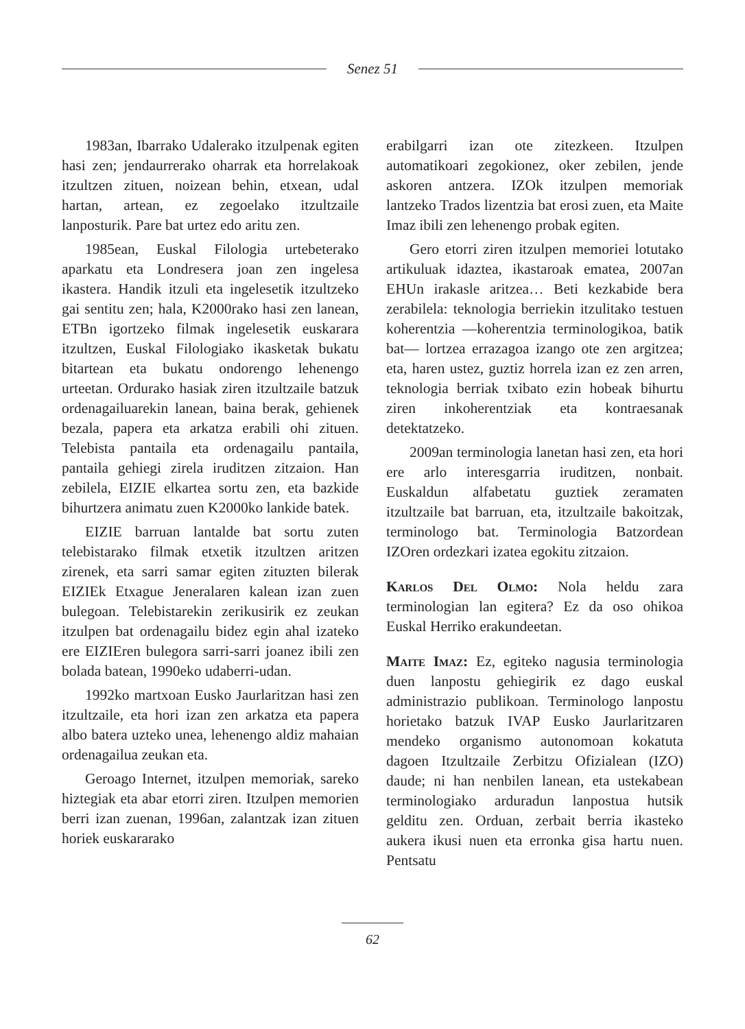Senez 51
1983an, Ibarrako Udalerako itzulpenak egiten hasi zen; jendaurrerako oharrak eta horrelakoak itzultzen zituen, noizean behin, etxean, udal hartan, artean, ez zegoelako itzultzaile lanposturik. Pare bat urtez edo aritu zen.
1985ean, Euskal Filologia urtebeterako aparkatu eta Londresera joan zen ingelesa ikastera. Handik itzuli eta ingelesetik itzultzeko gai sentitu zen; hala, K2000rako hasi zen lanean, ETBn igortzeko filmak ingelesetik euskarara itzultzen, Euskal Filologiako ikasketak bukatu bitartean eta bukatu ondorengo lehenengo urteetan. Ordurako hasiak ziren itzultzaile batzuk ordenagailuarekin lanean, baina berak, gehienek bezala, papera eta arkatza erabili ohi zituen. Telebista pantaila eta ordenagailu pantaila, pantaila gehiegi zirela iruditzen zitzaion. Han zebilela, EIZIE elkartea sortu zen, eta bazkide bihurtzera animatu zuen K2000ko lankide batek.
EIZIE barruan lantalde bat sortu zuten telebistarako filmak etxetik itzultzen aritzen zirenek, eta sarri samar egiten zituzten bilerak EIZIEk Etxague Jeneralaren kalean izan zuen bulegoan. Telebistarekin zerikusirik ez zeukan itzulpen bat ordenagailu bidez egin ahal izateko ere EIZIEren bulegora sarri-sarri joanez ibili zen bolada batean, 1990eko udaberri-udan.
1992ko martxoan Eusko Jaurlaritzan hasi zen itzultzaile, eta hori izan zen arkatza eta papera albo batera uzteko unea, lehenengo aldiz mahaian ordenagailua zeukan eta.
Geroago Internet, itzulpen memoriak, sareko hiztegiak eta abar etorri ziren. Itzulpen memorien berri izan zuenan, 1996an, zalantzak izan zituen horiek euskararako
erabilgarri izan ote zitezkeen. Itzulpen automatikoari zegokionez, oker zebilen, jende askoren antzera. IZOk itzulpen memoriak lantzeko Trados lizentzia bat erosi zuen, eta Maite Imaz ibili zen lehenengo probak egiten.
Gero etorri ziren itzulpen memoriei lotutako artikuluak idaztea, ikastaroak ematea, 2007an EHUn irakasle aritzea… Beti kezkabide bera zerabilela: teknologia berriekin itzulitako testuen koherentzia —koherentzia terminologikoa, batik bat— lortzea errazagoa izango ote zen argitzea; eta, haren ustez, guztiz horrela izan ez zen arren, teknologia berriak txibato ezin hobeak bihurtu ziren inkoherentziak eta kontraesanak detektatzeko.
2009an terminologia lanetan hasi zen, eta hori ere arlo interesgarria iruditzen, nonbait. Euskaldun alfabetatu guztiek zeramaten itzultzaile bat barruan, eta, itzultzaile bakoitzak, terminologo bat. Terminologia Batzordean IZOren ordezkari izatea egokitu zitzaion.
Karlos Del Olmo: Nola heldu zara terminologian lan egitera? Ez da oso ohikoa Euskal Herriko erakundeetan.
Maite Imaz: Ez, egiteko nagusia terminologia duen lanpostu gehiegirik ez dago euskal administrazio publikoan. Terminologo lanpostu horietako batzuk IVAP Eusko Jaurlaritzaren mendeko organismo autonomoan kokatuta dagoen Itzultzaile Zerbitzu Ofizialean (IZO) daude; ni han nenbilen lanean, eta ustekabean terminologiako arduradun lanpostua hutsik gelditu zen. Orduan, zerbait berria ikasteko aukera ikusi nuen eta erronka gisa hartu nuen. Pentsatu
62